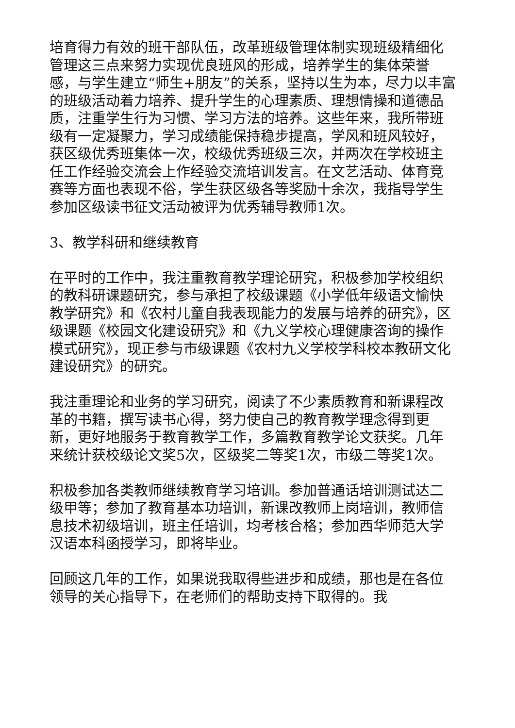培育得力有效的班干部队伍，改革班级管理体制实现班级精细化管理这三点来努力实现优良班风的形成，培养学生的集体荣誉感，与学生建立“师生+朋友”的关系，坚持以生为本，尽力以丰富的班级活动着力培养、提升学生的心理素质、理想情操和道德品质，注重学生行为习惯、学习方法的培养。这些年来，我所带班级有一定凝聚力，学习成绩能保持稳步提高，学风和班风较好，获区级优秀班集体一次，校级优秀班级三次，并两次在学校班主任工作经验交流会上作经验交流培训发言。在文艺活动、体育竞赛等方面也表现不俗，学生获区级各等奖励十余次，我指导学生参加区级读书征文活动被评为优秀辅导教师1次。
3、教学科研和继续教育
在平时的工作中，我注重教育教学理论研究，积极参加学校组织的教科研课题研究，参与承担了校级课题《小学低年级语文愉快教学研究》和《农村儿童自我表现能力的发展与培养的研究》，区级课题《校园文化建设研究》和《九义学校心理健康咨询的操作模式研究》，现正参与市级课题《农村九义学校学科校本教研文化建设研究》的研究。
我注重理论和业务的学习研究，阅读了不少素质教育和新课程改革的书籍，撰写读书心得，努力使自己的教育教学理念得到更新，更好地服务于教育教学工作，多篇教育教学论文获奖。几年来统计获校级论文奖5次，区级奖二等奖1次，市级二等奖1次。
积极参加各类教师继续教育学习培训。参加普通话培训测试达二级甲等；参加了教育基本功培训，新课改教师上岗培训，教师信息技术初级培训，班主任培训，均考核合格；参加西华师范大学汉语本科函授学习，即将毕业。
回顾这几年的工作，如果说我取得些进步和成绩，那也是在各位领导的关心指导下，在老师们的帮助支持下取得的。我